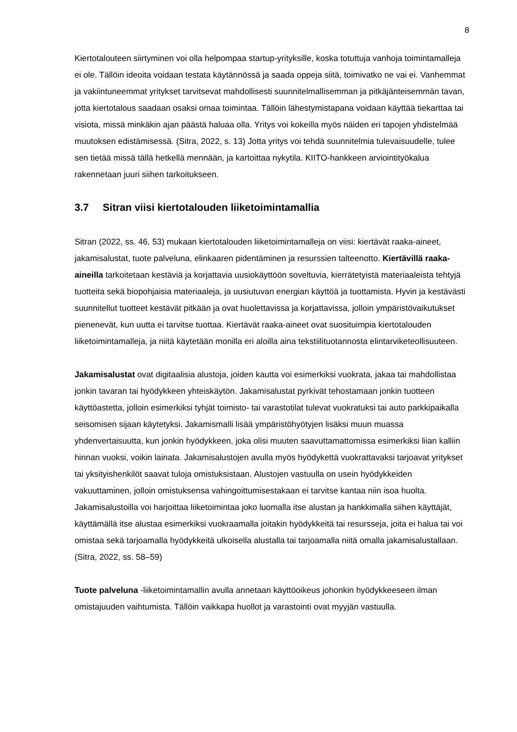8
Kiertotalouteen siirtyminen voi olla helpompaa startup-yrityksille, koska totuttuja vanhoja toimintamalleja ei ole. Tällöin ideoita voidaan testata käytännössä ja saada oppeja siitä, toimivatko ne vai ei. Vanhemmat ja vakiintuneemmat yritykset tarvitsevat mahdollisesti suunnitelmallisemman ja pitkäjänteisemmän tavan, jotta kiertotalous saadaan osaksi omaa toimintaa. Tällöin lähestymistapana voidaan käyttää tiekarttaa tai visiota, missä minkäkin ajan päästä haluaa olla. Yritys voi kokeilla myös näiden eri tapojen yhdistelmää muutoksen edistämisessä. (Sitra, 2022, s. 13) Jotta yritys voi tehdä suunnitelmia tulevaisuudelle, tulee sen tietää missä tällä hetkellä mennään, ja kartoittaa nykytila. KIITO-hankkeen arviointityökalua rakennetaan juuri siihen tarkoitukseen.
3.7 Sitran viisi kiertotalouden liiketoimintamallia
Sitran (2022, ss. 46, 53) mukaan kiertotalouden liiketoimintamalleja on viisi: kiertävät raaka-aineet, jakamisalustat, tuote palveluna, elinkaaren pidentäminen ja resurssien talteenotto. Kiertävillä raaka-aineilla tarkoitetaan kestäviä ja korjattavia uusiokäyttöön soveltuvia, kierrätetyistä materiaaleista tehtyjä tuotteita sekä biopohjaisia materiaaleja, ja uusiutuvan energian käyttöä ja tuottamista. Hyvin ja kestävästi suunnitellut tuotteet kestävät pitkään ja ovat huolettavissa ja korjattavissa, jolloin ympäristövaikutukset pienenevät, kun uutta ei tarvitse tuottaa. Kiertävät raaka-aineet ovat suosituimpia kiertotalouden liiketoimintamalleja, ja niitä käytetään monilla eri aloilla aina tekstiilituotannosta elintarviketeollisuuteen.
Jakamisalustat ovat digitaalisia alustoja, joiden kautta voi esimerkiksi vuokrata, jakaa tai mahdollistaa jonkin tavaran tai hyödykkeen yhteiskäytön. Jakamisalustat pyrkivät tehostamaan jonkin tuotteen käyttöastetta, jolloin esimerkiksi tyhjät toimisto- tai varastotilat tulevat vuokratuksi tai auto parkkipaikalla seisomisen sijaan käytetyksi. Jakamismalli lisää ympäristöhyötyjen lisäksi muun muassa yhdenvertaisuutta, kun jonkin hyödykkeen, joka olisi muuten saavuttamattomissa esimerkiksi liian kalliin hinnan vuoksi, voikin lainata. Jakamisalustojen avulla myös hyödykettä vuokrattavaksi tarjoavat yritykset tai yksityishenkilöt saavat tuloja omistuksistaan. Alustojen vastuulla on usein hyödykkeiden vakuuttaminen, jolloin omistuksensa vahingoittumisestakaan ei tarvitse kantaa niin isoa huolta. Jakamisalustoilla voi harjoittaa liiketoimintaa joko luomalla itse alustan ja hankkimalla siihen käyttäjät, käyttämällä itse alustaa esimerkiksi vuokraamalla joitakin hyödykkeitä tai resursseja, joita ei halua tai voi omistaa sekä tarjoamalla hyödykkeitä ulkoisella alustalla tai tarjoamalla niitä omalla jakamisalustallaan. (Sitra, 2022, ss. 58–59)
Tuote palveluna -liiketoimintamallin avulla annetaan käyttöoikeus johonkin hyödykkeeseen ilman omistajuuden vaihtumista. Tällöin vaikkapa huollot ja varastointi ovat myyjän vastuulla.